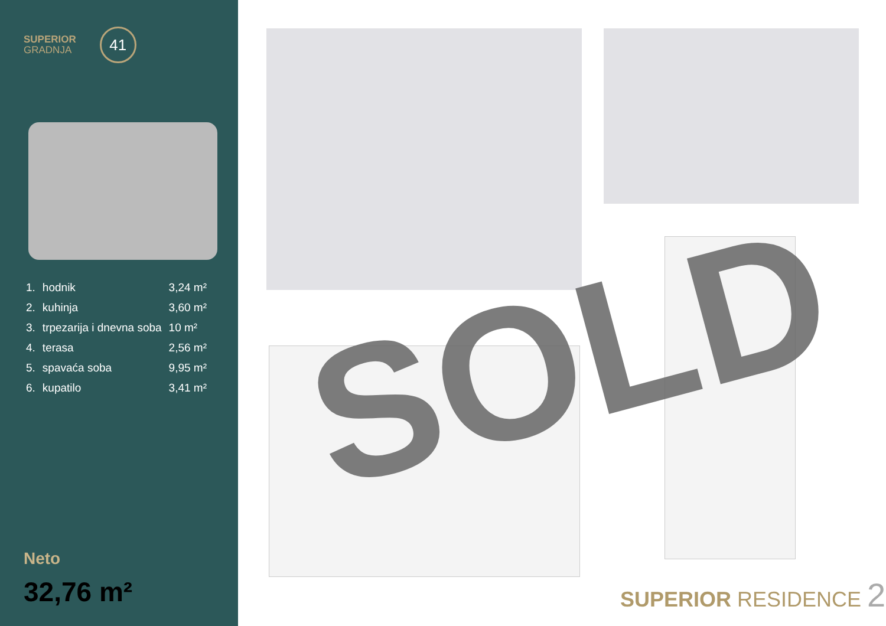SUPERIOR
GRADNJA
41
| 1. | hodnik | 3,24 m² |
| 2. | kuhinja | 3,60 m² |
| 3. | trpezarija i dnevna soba | 10 m² |
| 4. | terasa | 2,56 m² |
| 5. | spavaća soba | 9,95 m² |
| 6. | kupatilo | 3,41 m² |
Neto
32,76 m²
SOLD
SUPERIOR RESIDENCE 2